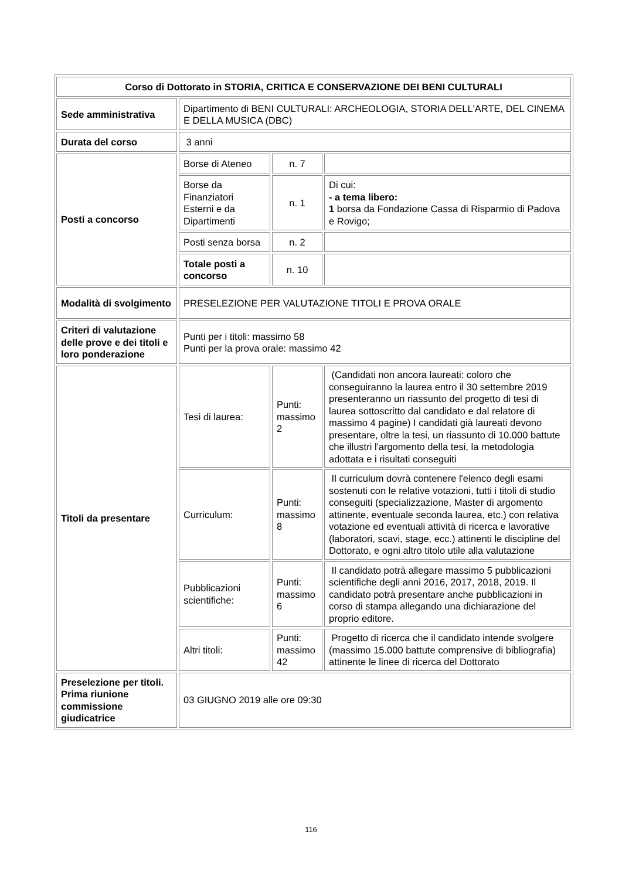| Corso di Dottorato in STORIA, CRITICA E CONSERVAZIONE DEI BENI CULTURALI | | | |
| Sede amministrativa | Dipartimento di BENI CULTURALI: ARCHEOLOGIA, STORIA DELL'ARTE, DEL CINEMA E DELLA MUSICA (DBC) | | |
| Durata del corso | 3 anni | | |
| Posti a concorso | Borse di Ateneo | n. 7 | |
| | Borse da Finanziatori Esterni e da Dipartimenti | n. 1 | Di cui: - a tema libero: 1 borsa da Fondazione Cassa di Risparmio di Padova e Rovigo; |
| | Posti senza borsa | n. 2 | |
| | Totale posti a concorso | n. 10 | |
| Modalità di svolgimento | PRESELEZIONE PER VALUTAZIONE TITOLI E PROVA ORALE | | |
| Criteri di valutazione delle prove e dei titoli e loro ponderazione | Punti per i titoli: massimo 58 Punti per la prova orale: massimo 42 | | |
| Titoli da presentare | Tesi di laurea: | Punti: massimo 2 | (Candidati non ancora laureati: coloro che conseguiranno la laurea entro il 30 settembre 2019 presenteranno un riassunto del progetto di tesi di laurea sottoscritto dal candidato e dal relatore di massimo 4 pagine) I candidati già laureati devono presentare, oltre la tesi, un riassunto di 10.000 battute che illustri l'argomento della tesi, la metodologia adottata e i risultati conseguiti |
| | Curriculum: | Punti: massimo 8 | Il curriculum dovrà contenere l'elenco degli esami sostenuti con le relative votazioni, tutti i titoli di studio conseguiti (specializzazione, Master di argomento attinente, eventuale seconda laurea, etc.) con relativa votazione ed eventuali attività di ricerca e lavorative (laboratori, scavi, stage, ecc.) attinenti le discipline del Dottorato, e ogni altro titolo utile alla valutazione |
| | Pubblicazioni scientifiche: | Punti: massimo 6 | Il candidato potrà allegare massimo 5 pubblicazioni scientifiche degli anni 2016, 2017, 2018, 2019. Il candidato potrà presentare anche pubblicazioni in corso di stampa allegando una dichiarazione del proprio editore. |
| | Altri titoli: | Punti: massimo 42 | Progetto di ricerca che il candidato intende svolgere (massimo 15.000 battute comprensive di bibliografia) attinente le linee di ricerca del Dottorato |
| Preselezione per titoli. Prima riunione commissione giudicatrice | 03 GIUGNO 2019 alle ore 09:30 | | |
116